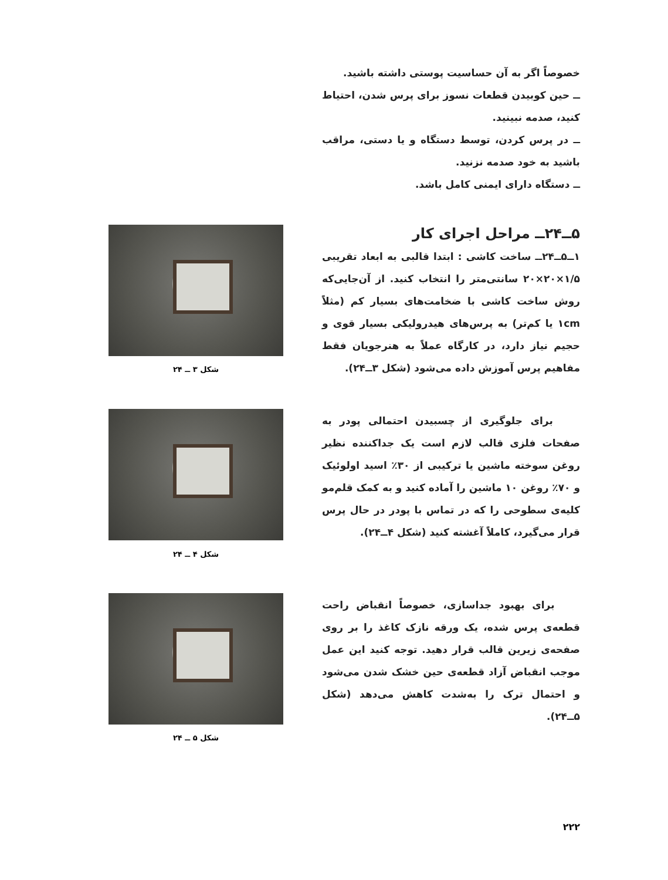خصوصاً اگر به آن حساسیت پوستی داشته باشید.
ــ حین کوبیدن قطعات نسوز برای پرس شدن، احتیاط کنید، صدمه نبینید.
ــ در پرس کردن، توسط دستگاه و یا دستی، مراقب باشید به خود صدمه نزنید.
ــ دستگاه دارای ایمنی کامل باشد.
۵ــ۲۴ــ مراحل اجرای کار
۱ــ۵ــ۲۴ــ ساخت کاشی : ابتدا قالبی به ابعاد تقریبی ۱/۵×۲۰×۲۰ سانتی‌متر را انتخاب کنید. از آن‌جایی‌که روش ساخت کاشی با ضخامت‌های بسیار کم (مثلاً ۱cm یا کم‌تر) به پرس‌های هیدرولیکی بسیار قوی و حجیم نیاز دارد، در کارگاه عملاً به هنرجویان فقط مفاهیم پرس آموزش داده می‌شود (شکل ۳ــ۲۴).
شکل ۳ ــ ۲۴
برای جلوگیری از چسبیدن احتمالی پودر به صفحات فلزی قالب لازم است یک جداکننده نظیر روغن سوخته ماشین یا ترکیبی از ۳۰٪ اسید اولوئیک و ۷۰٪ روغن ۱۰ ماشین را آماده کنید و به کمک قلم‌مو کلیه‌ی سطوحی را که در تماس با پودر در حال پرس قرار می‌گیرد، کاملاً آغشته کنید (شکل ۴ــ۲۴).
شکل ۴ ــ ۲۴
برای بهبود جداسازی، خصوصاً انقباض راحت قطعه‌ی پرس شده، یک ورقه نازک کاغذ را بر روی صفحه‌ی زیرین قالب قرار دهید. توجه کنید این عمل موجب انقباض آزاد قطعه‌ی حین خشک شدن می‌شود و احتمال ترک را به‌شدت کاهش می‌دهد (شکل ۵ــ۲۴).
شکل ۵ ــ ۲۴
۲۲۲